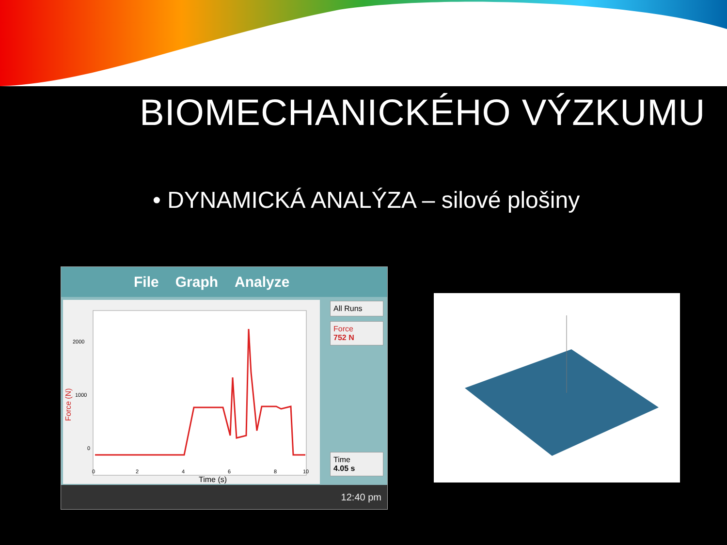BIOMECHANICKÉHO VÝZKUMU
• DYNAMICKÁ ANALÝZA – silové plošiny
File Graph Analyze
2000
1000
0
Force (N)
0
2
4
6
8
10
Time (s)
All Runs
Force
752 N
Time
4.05 s
12:40 pm